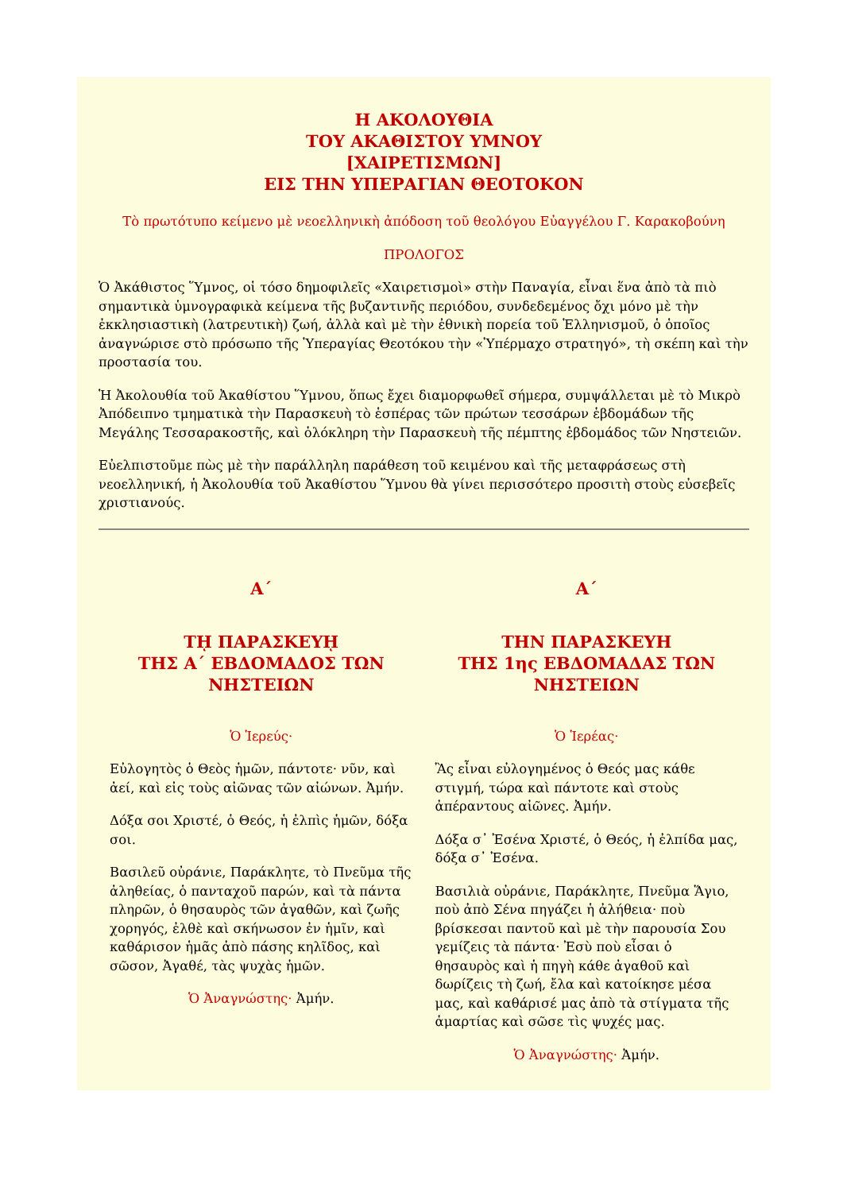Η ΑΚΟΛΟΥΘΙΑ
ΤΟΥ ΑΚΑΘΙΣΤΟΥ ΥΜΝΟΥ
[ΧΑΙΡΕΤΙΣΜΩΝ]
ΕΙΣ ΤΗΝ ΥΠΕΡΑΓΙΑΝ ΘΕΟΤΟΚΟΝ
Τὸ πρωτότυπο κείμενο μὲ νεοελληνικὴ ἀπόδοση τοῦ θεολόγου Εὐαγγέλου Γ. Καρακοβούνη
ΠΡΟΛΟΓΟΣ
Ὁ Ἀκάθιστος Ὕμνος, οἱ τόσο δημοφιλεῖς «Χαιρετισμοὶ» στὴν Παναγία, εἶναι ἕνα ἀπὸ τὰ πιὸ σημαντικὰ ὑμνογραφικὰ κείμενα τῆς βυζαντινῆς περιόδου, συνδεδεμένος ὄχι μόνο μὲ τὴν ἐκκλησιαστικὴ (λατρευτικὴ) ζωή, ἀλλὰ καὶ μὲ τὴν ἐθνικὴ πορεία τοῦ Ἑλληνισμοῦ, ὁ ὁποῖος ἀναγνώρισε στὸ πρόσωπο τῆς Ὑπεραγίας Θεοτόκου τὴν «Ὑπέρμαχο στρατηγό», τὴ σκέπη καὶ τὴν προστασία του.
Ἡ Ἀκολουθία τοῦ Ἀκαθίστου Ὕμνου, ὅπως ἔχει διαμορφωθεῖ σήμερα, συμψάλλεται μὲ τὸ Μικρὸ Ἀπόδειπνο τμηματικὰ τὴν Παρασκευὴ τὸ ἑσπέρας τῶν πρώτων τεσσάρων ἑβδομάδων τῆς Μεγάλης Τεσσαρακοστῆς, καὶ ὁλόκληρη τὴν Παρασκευὴ τῆς πέμπτης ἑβδομάδος τῶν Νηστειῶν.
Εὐελπιστοῦμε πὼς μὲ τὴν παράλληλη παράθεση τοῦ κειμένου καὶ τῆς μεταφράσεως στὴ νεοελληνική, ἡ Ἀκολουθία τοῦ Ἀκαθίστου Ὕμνου θὰ γίνει περισσότερο προσιτὴ στοὺς εὐσεβεῖς χριστιανούς.
Α΄
Τῌ ΠΑΡΑΣΚΕΥῌ
ΤΗΣ Α΄ ΕΒΔΟΜΑΔΟΣ ΤΩΝ ΝΗΣΤΕΙΩΝ
Ὁ Ἱερεύς·
Εὐλογητὸς ὁ Θεὸς ἡμῶν, πάντοτε· νῦν, καὶ ἀεί, καὶ εἰς τοὺς αἰῶνας τῶν αἰώνων. Ἀμήν.
Δόξα σοι Χριστέ, ὁ Θεός, ἡ ἐλπὶς ἡμῶν, δόξα σοι.
Βασιλεῦ οὐράνιε, Παράκλητε, τὸ Πνεῦμα τῆς ἀληθείας, ὁ πανταχοῦ παρών, καὶ τὰ πάντα πληρῶν, ὁ θησαυρὸς τῶν ἀγαθῶν, καὶ ζωῆς χορηγός, ἐλθὲ καὶ σκήνωσον ἐν ἡμῖν, καὶ καθάρισον ἡμᾶς ἀπὸ πάσης κηλῖδος, καὶ σῶσον, Ἀγαθέ, τὰς ψυχὰς ἡμῶν.
Ὁ Ἀναγνώστης· Ἀμήν.
Α΄
ΤΗΝ ΠΑΡΑΣΚΕΥΗ
ΤΗΣ 1ης ΕΒΔΟΜΑΔΑΣ ΤΩΝ ΝΗΣΤΕΙΩΝ
Ὁ Ἱερέας·
Ἂς εἶναι εὐλογημένος ὁ Θεός μας κάθε στιγμή, τώρα καὶ πάντοτε καὶ στοὺς ἀπέραντους αἰῶνες. Ἀμήν.
Δόξα σ᾽ Ἐσένα Χριστέ, ὁ Θεός, ἡ ἐλπίδα μας, δόξα σ᾽ Ἐσένα.
Βασιλιὰ οὐράνιε, Παράκλητε, Πνεῦμα Ἅγιο, ποὺ ἀπὸ Σένα πηγάζει ἡ ἀλήθεια· ποὺ βρίσκεσαι παντοῦ καὶ μὲ τὴν παρουσία Σου γεμίζεις τὰ πάντα· Ἐσὺ ποὺ εἶσαι ὁ θησαυρὸς καὶ ἡ πηγὴ κάθε ἀγαθοῦ καὶ δωρίζεις τὴ ζωή, ἔλα καὶ κατοίκησε μέσα μας, καὶ καθάρισέ μας ἀπὸ τὰ στίγματα τῆς ἁμαρτίας καὶ σῶσε τὶς ψυχές μας.
Ὁ Ἀναγνώστης· Ἀμήν.